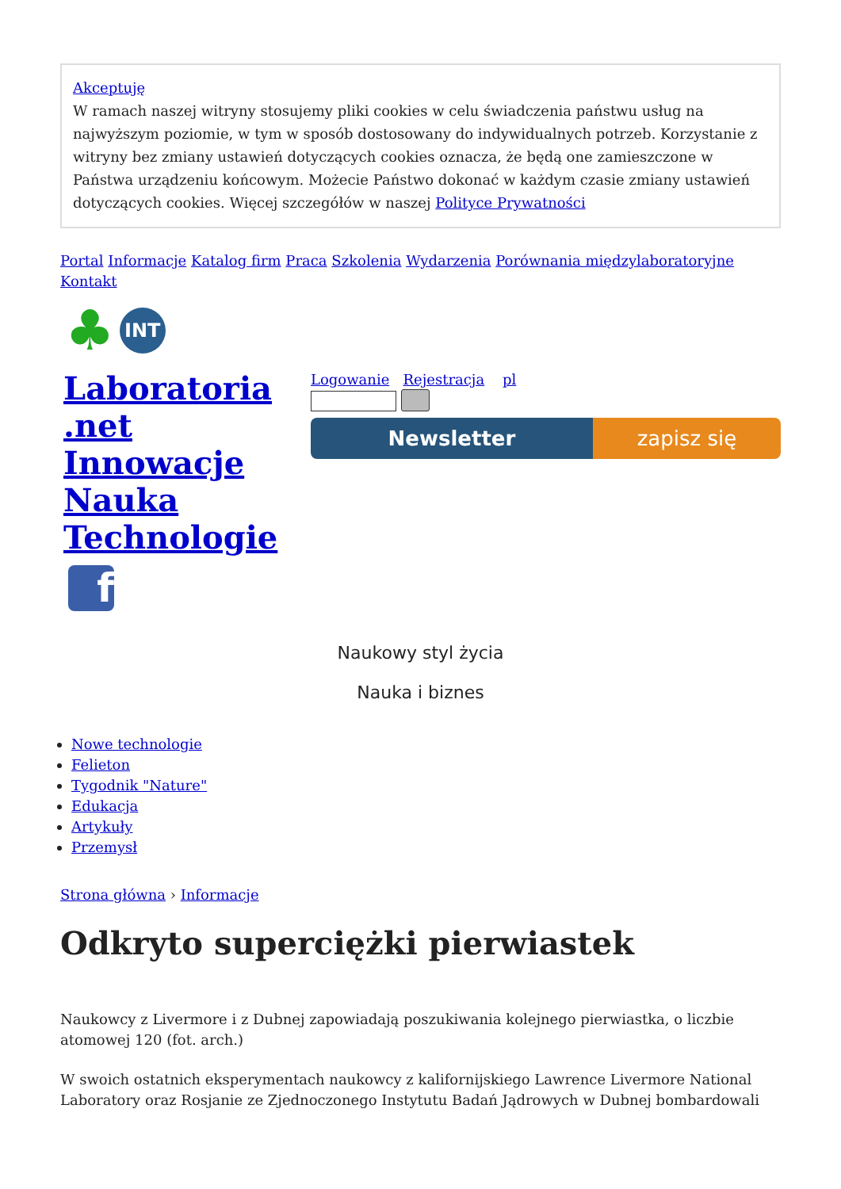Akceptuję
W ramach naszej witryny stosujemy pliki cookies w celu świadczenia państwu usług na najwyższym poziomie, w tym w sposób dostosowany do indywidualnych potrzeb. Korzystanie z witryny bez zmiany ustawień dotyczących cookies oznacza, że będą one zamieszczone w Państwa urządzeniu końcowym. Możecie Państwo dokonać w każdym czasie zmiany ustawień dotyczących cookies. Więcej szczegółów w naszej Polityce Prywatności
Portal Informacje Katalog firm Praca Szkolenia Wydarzenia Porównania międzylaboratoryjne Kontakt
♣ INT
Laboratoria .net Innowacje Nauka Technologie
Logowanie Rejestracja pl
Newsletter zapisz się
f
Naukowy styl życia
Nauka i biznes
Nowe technologie
Felieton
Tygodnik "Nature"
Edukacja
Artykuły
Przemysł
Strona główna › Informacje
Odkryto superciężki pierwiastek
Naukowcy z Livermore i z Dubnej zapowiadają poszukiwania kolejnego pierwiastka, o liczbie atomowej 120 (fot. arch.)
W swoich ostatnich eksperymentach naukowcy z kalifornijskiego Lawrence Livermore National Laboratory oraz Rosjanie ze Zjednoczonego Instytutu Badań Jądrowych w Dubnej bombardowali